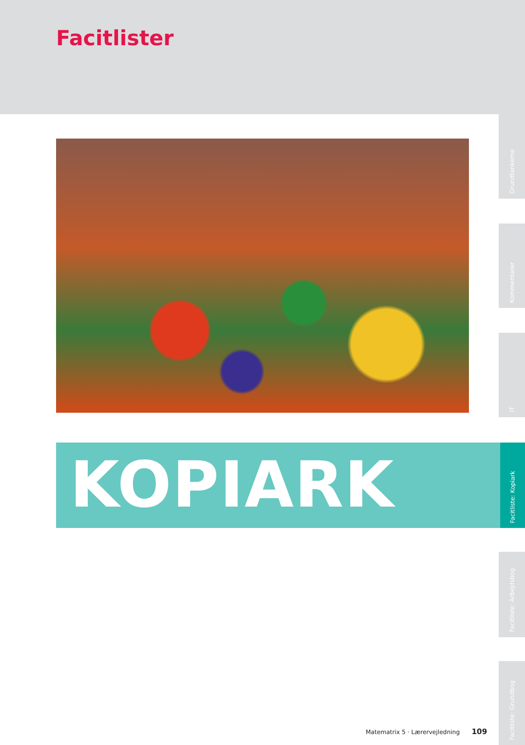Facitlister
KOPIARK
Grundtankerne
Kommentarer
IT
Facitliste: Kopiark
Facitliste: Arbejdsbog
Facitliste: Grundbog
Matematrix 5 · Lærervejledning 109